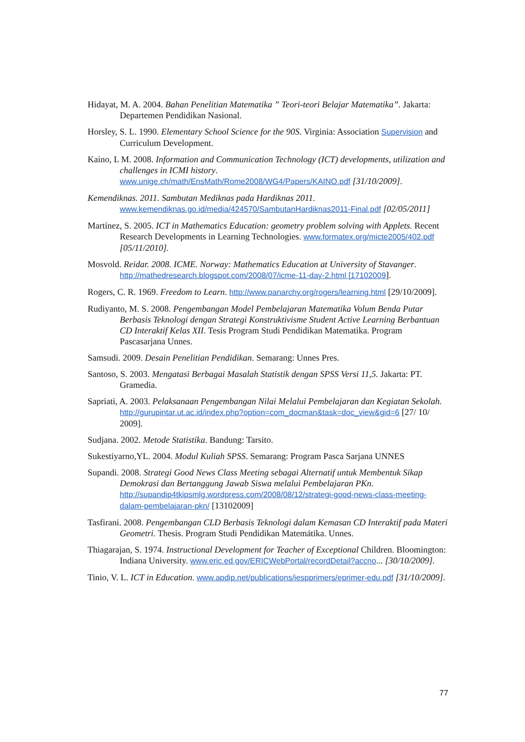Hidayat, M. A. 2004. Bahan Penelitian Matematika ” Teori-teori Belajar Matematika”. Jakarta: Departemen Pendidikan Nasional.
Horsley, S. L. 1990. Elementary School Science for the 90S. Virginia: Association Supervision and Curriculum Development.
Kaino, L M. 2008. Information and Communication Technology (ICT) developments, utilization and challenges in ICMI history. www.unige.ch/math/EnsMath/Rome2008/WG4/Papers/KAINO.pdf [31/10/2009].
Kemendiknas. 2011. Sambutan Mediknas pada Hardiknas 2011. www.kemendiknas.go.id/media/424570/SambutanHardiknas2011-Final.pdf [02/05/2011]
Martínez, S. 2005. ICT in Mathematics Education: geometry problem solving with Applets. Recent Research Developments in Learning Technologies. www.formatex.org/micte2005/402.pdf [05/11/2010].
Mosvold. Reidar. 2008. ICME. Norway: Mathematics Education at University of Stavanger. http://mathedresearch.blogspot.com/2008/07/icme-11-day-2.html [17102009].
Rogers, C. R. 1969. Freedom to Learn. http://www.panarchy.org/rogers/learning.html [29/10/2009].
Rudiyanto, M. S. 2008. Pengembangan Model Pembelajaran Matematika Volum Benda Putar Berbasis Teknologi dengan Strategi Konstruktivisme Student Active Learning Berbantuan CD Interaktif Kelas XII. Tesis Program Studi Pendidikan Matematika. Program Pascasarjana Unnes.
Samsudi. 2009. Desain Penelitian Pendidikan. Semarang: Unnes Pres.
Santoso, S. 2003. Mengatasi Berbagai Masalah Statistik dengan SPSS Versi 11,5. Jakarta: PT. Gramedia.
Sapriati, A. 2003. Pelaksanaan Pengembangan Nilai Melalui Pembelajaran dan Kegiatan Sekolah. http://gurupintar.ut.ac.id/index.php?option=com_docman&task=doc_view&gid=6 [27/ 10/ 2009].
Sudjana. 2002. Metode Statistika. Bandung: Tarsito.
Sukestiyarno,YL. 2004. Modul Kuliah SPSS. Semarang: Program Pasca Sarjana UNNES
Supandi. 2008. Strategi Good News Class Meeting sebagai Alternatif untuk Membentuk Sikap Demokrasi dan Bertanggung Jawab Siswa melalui Pembelajaran PKn. http://supandip4tkipsmlg.wordpress.com/2008/08/12/strategi-good-news-class-meeting-dalam-pembelajaran-pkn/ [13102009]
Tasfirani. 2008. Pengembangan CLD Berbasis Teknologi dalam Kemasan CD Interaktif pada Materi Geometri. Thesis. Program Studi Pendidikan Matemátika. Unnes.
Thiagarajan, S. 1974. Instructional Development for Teacher of Exceptional Children. Bloomington: Indiana University. www.eric.ed.gov/ERICWebPortal/recordDetail?accno... [30/10/2009].
Tinio, V. L. ICT in Education. www.apdip.net/publications/iespprimers/eprimer-edu.pdf [31/10/2009].
77